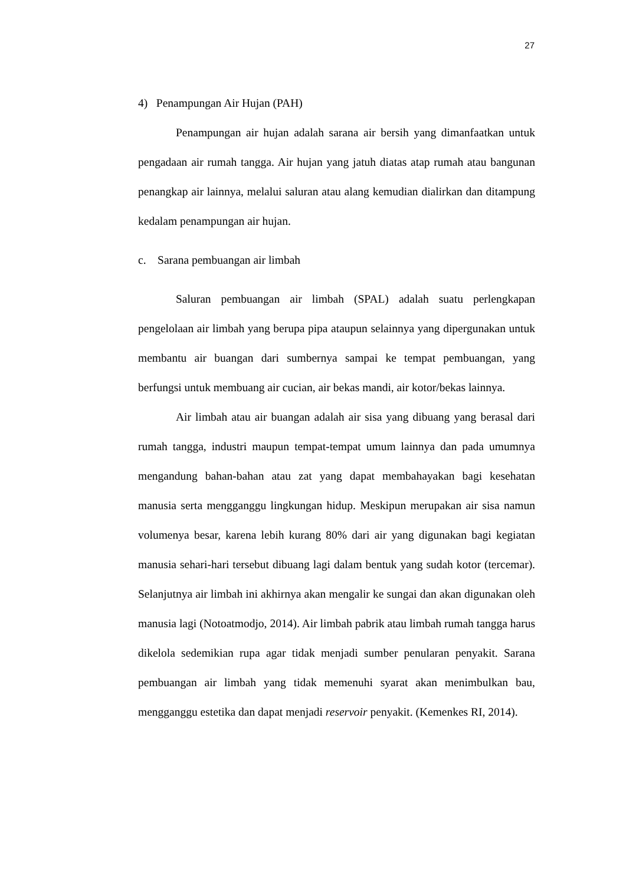27
4) Penampungan Air Hujan (PAH)
Penampungan air hujan adalah sarana air bersih yang dimanfaatkan untuk pengadaan air rumah tangga. Air hujan yang jatuh diatas atap rumah atau bangunan penangkap air lainnya, melalui saluran atau alang kemudian dialirkan dan ditampung kedalam penampungan air hujan.
c. Sarana pembuangan air limbah
Saluran pembuangan air limbah (SPAL) adalah suatu perlengkapan pengelolaan air limbah yang berupa pipa ataupun selainnya yang dipergunakan untuk membantu air buangan dari sumbernya sampai ke tempat pembuangan, yang berfungsi untuk membuang air cucian, air bekas mandi, air kotor/bekas lainnya.
Air limbah atau air buangan adalah air sisa yang dibuang yang berasal dari rumah tangga, industri maupun tempat-tempat umum lainnya dan pada umumnya mengandung bahan-bahan atau zat yang dapat membahayakan bagi kesehatan manusia serta mengganggu lingkungan hidup. Meskipun merupakan air sisa namun volumenya besar, karena lebih kurang 80% dari air yang digunakan bagi kegiatan manusia sehari-hari tersebut dibuang lagi dalam bentuk yang sudah kotor (tercemar). Selanjutnya air limbah ini akhirnya akan mengalir ke sungai dan akan digunakan oleh manusia lagi (Notoatmodjo, 2014). Air limbah pabrik atau limbah rumah tangga harus dikelola sedemikian rupa agar tidak menjadi sumber penularan penyakit. Sarana pembuangan air limbah yang tidak memenuhi syarat akan menimbulkan bau, mengganggu estetika dan dapat menjadi reservoir penyakit. (Kemenkes RI, 2014).